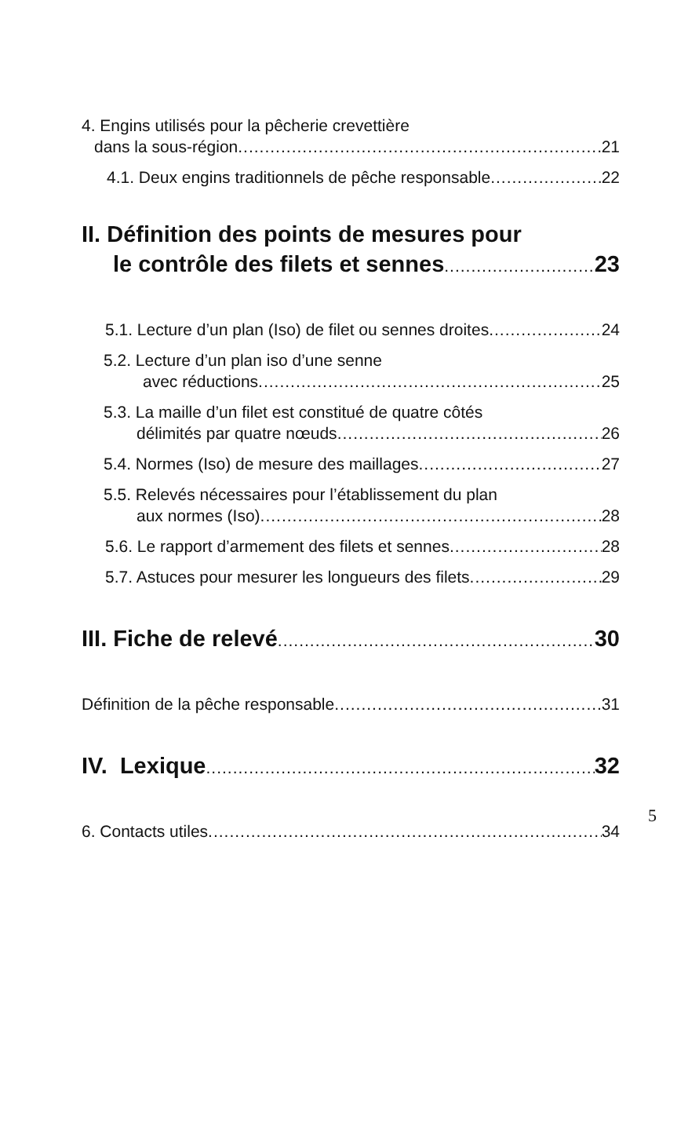4. Engins utilisés pour la pêcherie crevettière
dans la sous-région 21
4.1. Deux engins traditionnels de pêche responsable 22
II. Définition des points de mesures pour
le contrôle des filets et sennes 23
5.1. Lecture d’un plan (Iso) de filet ou sennes droites 24
5.2. Lecture d’un plan iso d’une senne
avec réductions 25
5.3. La maille d’un filet est constitué de quatre côtés
délimités par quatre nœuds 26
5.4. Normes (Iso) de mesure des maillages 27
5.5. Relevés nécessaires pour l’établissement du plan
aux normes (Iso) 28
5.6. Le rapport d’armement des filets et sennes 28
5.7. Astuces pour mesurer les longueurs des filets 29
III. Fiche de relevé 30
Définition de la pêche responsable 31
IV. Lexique 32
6. Contacts utiles 34
5